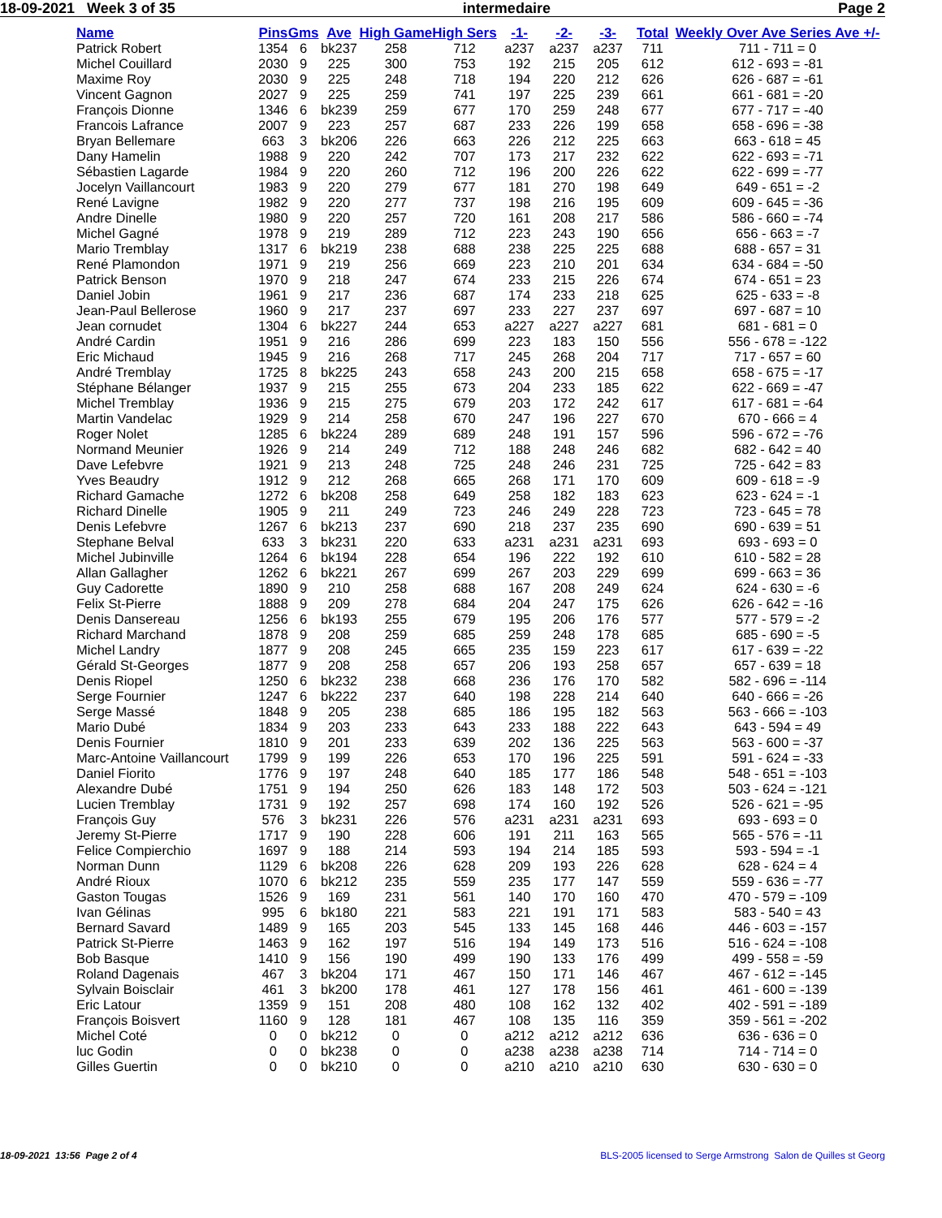18-09-2021 Week 3 of 35 intermedaire Page 2
| Name | Pins | Gms | Ave | High Game | High Sers | -1- | -2- | -3- | Total | Weekly Over Ave Series Ave +/- |
| --- | --- | --- | --- | --- | --- | --- | --- | --- | --- | --- |
| Patrick Robert | 1354 | 6 | bk237 | 258 | 712 | a237 | a237 | a237 | 711 | 711 - 711 = 0 |
| Michel Couillard | 2030 | 9 | 225 | 300 | 753 | 192 | 215 | 205 | 612 | 612 - 693 = -81 |
| Maxime Roy | 2030 | 9 | 225 | 248 | 718 | 194 | 220 | 212 | 626 | 626 - 687 = -61 |
| Vincent Gagnon | 2027 | 9 | 225 | 259 | 741 | 197 | 225 | 239 | 661 | 661 - 681 = -20 |
| François Dionne | 1346 | 6 | bk239 | 259 | 677 | 170 | 259 | 248 | 677 | 677 - 717 = -40 |
| Francois Lafrance | 2007 | 9 | 223 | 257 | 687 | 233 | 226 | 199 | 658 | 658 - 696 = -38 |
| Bryan Bellemare | 663 | 3 | bk206 | 226 | 663 | 226 | 212 | 225 | 663 | 663 - 618 = 45 |
| Dany Hamelin | 1988 | 9 | 220 | 242 | 707 | 173 | 217 | 232 | 622 | 622 - 693 = -71 |
| Sébastien Lagarde | 1984 | 9 | 220 | 260 | 712 | 196 | 200 | 226 | 622 | 622 - 699 = -77 |
| Jocelyn Vaillancourt | 1983 | 9 | 220 | 279 | 677 | 181 | 270 | 198 | 649 | 649 - 651 = -2 |
| René Lavigne | 1982 | 9 | 220 | 277 | 737 | 198 | 216 | 195 | 609 | 609 - 645 = -36 |
| Andre Dinelle | 1980 | 9 | 220 | 257 | 720 | 161 | 208 | 217 | 586 | 586 - 660 = -74 |
| Michel Gagné | 1978 | 9 | 219 | 289 | 712 | 223 | 243 | 190 | 656 | 656 - 663 = -7 |
| Mario Tremblay | 1317 | 6 | bk219 | 238 | 688 | 238 | 225 | 225 | 688 | 688 - 657 = 31 |
| René Plamondon | 1971 | 9 | 219 | 256 | 669 | 223 | 210 | 201 | 634 | 634 - 684 = -50 |
| Patrick Benson | 1970 | 9 | 218 | 247 | 674 | 233 | 215 | 226 | 674 | 674 - 651 = 23 |
| Daniel Jobin | 1961 | 9 | 217 | 236 | 687 | 174 | 233 | 218 | 625 | 625 - 633 = -8 |
| Jean-Paul Bellerose | 1960 | 9 | 217 | 237 | 697 | 233 | 227 | 237 | 697 | 697 - 687 = 10 |
| Jean cornudet | 1304 | 6 | bk227 | 244 | 653 | a227 | a227 | a227 | 681 | 681 - 681 = 0 |
| André Cardin | 1951 | 9 | 216 | 286 | 699 | 223 | 183 | 150 | 556 | 556 - 678 = -122 |
| Eric Michaud | 1945 | 9 | 216 | 268 | 717 | 245 | 268 | 204 | 717 | 717 - 657 = 60 |
| André Tremblay | 1725 | 8 | bk225 | 243 | 658 | 243 | 200 | 215 | 658 | 658 - 675 = -17 |
| Stéphane Bélanger | 1937 | 9 | 215 | 255 | 673 | 204 | 233 | 185 | 622 | 622 - 669 = -47 |
| Michel Tremblay | 1936 | 9 | 215 | 275 | 679 | 203 | 172 | 242 | 617 | 617 - 681 = -64 |
| Martin Vandelac | 1929 | 9 | 214 | 258 | 670 | 247 | 196 | 227 | 670 | 670 - 666 = 4 |
| Roger Nolet | 1285 | 6 | bk224 | 289 | 689 | 248 | 191 | 157 | 596 | 596 - 672 = -76 |
| Normand Meunier | 1926 | 9 | 214 | 249 | 712 | 188 | 248 | 246 | 682 | 682 - 642 = 40 |
| Dave Lefebvre | 1921 | 9 | 213 | 248 | 725 | 248 | 246 | 231 | 725 | 725 - 642 = 83 |
| Yves Beaudry | 1912 | 9 | 212 | 268 | 665 | 268 | 171 | 170 | 609 | 609 - 618 = -9 |
| Richard Gamache | 1272 | 6 | bk208 | 258 | 649 | 258 | 182 | 183 | 623 | 623 - 624 = -1 |
| Richard Dinelle | 1905 | 9 | 211 | 249 | 723 | 246 | 249 | 228 | 723 | 723 - 645 = 78 |
| Denis Lefebvre | 1267 | 6 | bk213 | 237 | 690 | 218 | 237 | 235 | 690 | 690 - 639 = 51 |
| Stephane Belval | 633 | 3 | bk231 | 220 | 633 | a231 | a231 | a231 | 693 | 693 - 693 = 0 |
| Michel Jubinville | 1264 | 6 | bk194 | 228 | 654 | 196 | 222 | 192 | 610 | 610 - 582 = 28 |
| Allan Gallagher | 1262 | 6 | bk221 | 267 | 699 | 267 | 203 | 229 | 699 | 699 - 663 = 36 |
| Guy Cadorette | 1890 | 9 | 210 | 258 | 688 | 167 | 208 | 249 | 624 | 624 - 630 = -6 |
| Felix St-Pierre | 1888 | 9 | 209 | 278 | 684 | 204 | 247 | 175 | 626 | 626 - 642 = -16 |
| Denis Dansereau | 1256 | 6 | bk193 | 255 | 679 | 195 | 206 | 176 | 577 | 577 - 579 = -2 |
| Richard Marchand | 1878 | 9 | 208 | 259 | 685 | 259 | 248 | 178 | 685 | 685 - 690 = -5 |
| Michel Landry | 1877 | 9 | 208 | 245 | 665 | 235 | 159 | 223 | 617 | 617 - 639 = -22 |
| Gérald St-Georges | 1877 | 9 | 208 | 258 | 657 | 206 | 193 | 258 | 657 | 657 - 639 = 18 |
| Denis Riopel | 1250 | 6 | bk232 | 238 | 668 | 236 | 176 | 170 | 582 | 582 - 696 = -114 |
| Serge Fournier | 1247 | 6 | bk222 | 237 | 640 | 198 | 228 | 214 | 640 | 640 - 666 = -26 |
| Serge Massé | 1848 | 9 | 205 | 238 | 685 | 186 | 195 | 182 | 563 | 563 - 666 = -103 |
| Mario Dubé | 1834 | 9 | 203 | 233 | 643 | 233 | 188 | 222 | 643 | 643 - 594 = 49 |
| Denis Fournier | 1810 | 9 | 201 | 233 | 639 | 202 | 136 | 225 | 563 | 563 - 600 = -37 |
| Marc-Antoine Vaillancourt | 1799 | 9 | 199 | 226 | 653 | 170 | 196 | 225 | 591 | 591 - 624 = -33 |
| Daniel Fiorito | 1776 | 9 | 197 | 248 | 640 | 185 | 177 | 186 | 548 | 548 - 651 = -103 |
| Alexandre Dubé | 1751 | 9 | 194 | 250 | 626 | 183 | 148 | 172 | 503 | 503 - 624 = -121 |
| Lucien Tremblay | 1731 | 9 | 192 | 257 | 698 | 174 | 160 | 192 | 526 | 526 - 621 = -95 |
| François Guy | 576 | 3 | bk231 | 226 | 576 | a231 | a231 | a231 | 693 | 693 - 693 = 0 |
| Jeremy St-Pierre | 1717 | 9 | 190 | 228 | 606 | 191 | 211 | 163 | 565 | 565 - 576 = -11 |
| Felice Compierchio | 1697 | 9 | 188 | 214 | 593 | 194 | 214 | 185 | 593 | 593 - 594 = -1 |
| Norman Dunn | 1129 | 6 | bk208 | 226 | 628 | 209 | 193 | 226 | 628 | 628 - 624 = 4 |
| André Rioux | 1070 | 6 | bk212 | 235 | 559 | 235 | 177 | 147 | 559 | 559 - 636 = -77 |
| Gaston Tougas | 1526 | 9 | 169 | 231 | 561 | 140 | 170 | 160 | 470 | 470 - 579 = -109 |
| Ivan Gélinas | 995 | 6 | bk180 | 221 | 583 | 221 | 191 | 171 | 583 | 583 - 540 = 43 |
| Bernard Savard | 1489 | 9 | 165 | 203 | 545 | 133 | 145 | 168 | 446 | 446 - 603 = -157 |
| Patrick St-Pierre | 1463 | 9 | 162 | 197 | 516 | 194 | 149 | 173 | 516 | 516 - 624 = -108 |
| Bob Basque | 1410 | 9 | 156 | 190 | 499 | 190 | 133 | 176 | 499 | 499 - 558 = -59 |
| Roland Dagenais | 467 | 3 | bk204 | 171 | 467 | 150 | 171 | 146 | 467 | 467 - 612 = -145 |
| Sylvain Boisclair | 461 | 3 | bk200 | 178 | 461 | 127 | 178 | 156 | 461 | 461 - 600 = -139 |
| Eric Latour | 1359 | 9 | 151 | 208 | 480 | 108 | 162 | 132 | 402 | 402 - 591 = -189 |
| François Boisvert | 1160 | 9 | 128 | 181 | 467 | 108 | 135 | 116 | 359 | 359 - 561 = -202 |
| Michel Coté | 0 | 0 | bk212 | 0 | 0 | a212 | a212 | a212 | 636 | 636 - 636 = 0 |
| luc Godin | 0 | 0 | bk238 | 0 | 0 | a238 | a238 | a238 | 714 | 714 - 714 = 0 |
| Gilles Guertin | 0 | 0 | bk210 | 0 | 0 | a210 | a210 | a210 | 630 | 630 - 630 = 0 |
18-09-2021 13:56 Page 2 of 4 BLS-2005 licensed to Serge Armstrong Salon de Quilles st Georg